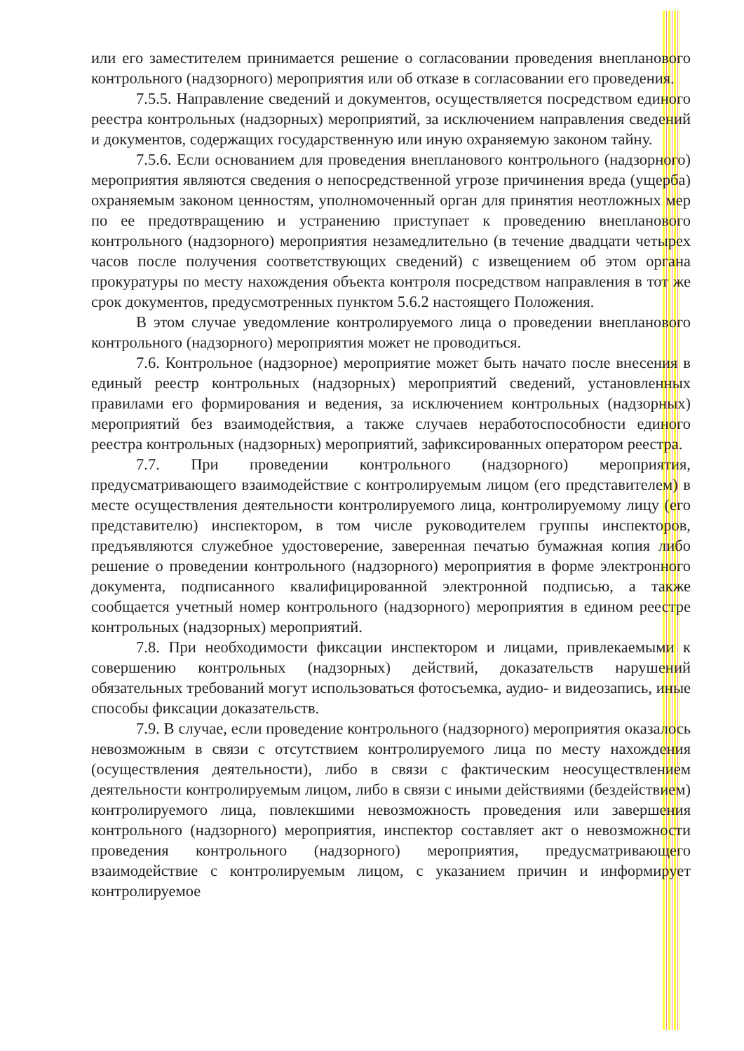или его заместителем принимается решение о согласовании проведения внепланового контрольного (надзорного) мероприятия или об отказе в согласовании его проведения.
7.5.5. Направление сведений и документов, осуществляется посредством единого реестра контрольных (надзорных) мероприятий, за исключением направления сведений и документов, содержащих государственную или иную охраняемую законом тайну.
7.5.6. Если основанием для проведения внепланового контрольного (надзорного) мероприятия являются сведения о непосредственной угрозе причинения вреда (ущерба) охраняемым законом ценностям, уполномоченный орган для принятия неотложных мер по ее предотвращению и устранению приступает к проведению внепланового контрольного (надзорного) мероприятия незамедлительно (в течение двадцати четырех часов после получения соответствующих сведений) с извещением об этом органа прокуратуры по месту нахождения объекта контроля посредством направления в тот же срок документов, предусмотренных пунктом 5.6.2 настоящего Положения.
В этом случае уведомление контролируемого лица о проведении внепланового контрольного (надзорного) мероприятия может не проводиться.
7.6. Контрольное (надзорное) мероприятие может быть начато после внесения в единый реестр контрольных (надзорных) мероприятий сведений, установленных правилами его формирования и ведения, за исключением контрольных (надзорных) мероприятий без взаимодействия, а также случаев неработоспособности единого реестра контрольных (надзорных) мероприятий, зафиксированных оператором реестра.
7.7. При проведении контрольного (надзорного) мероприятия, предусматривающего взаимодействие с контролируемым лицом (его представителем) в месте осуществления деятельности контролируемого лица, контролируемому лицу (его представителю) инспектором, в том числе руководителем группы инспекторов, предъявляются служебное удостоверение, заверенная печатью бумажная копия либо решение о проведении контрольного (надзорного) мероприятия в форме электронного документа, подписанного квалифицированной электронной подписью, а также сообщается учетный номер контрольного (надзорного) мероприятия в едином реестре контрольных (надзорных) мероприятий.
7.8. При необходимости фиксации инспектором и лицами, привлекаемыми к совершению контрольных (надзорных) действий, доказательств нарушений обязательных требований могут использоваться фотосъемка, аудио- и видеозапись, иные способы фиксации доказательств.
7.9. В случае, если проведение контрольного (надзорного) мероприятия оказалось невозможным в связи с отсутствием контролируемого лица по месту нахождения (осуществления деятельности), либо в связи с фактическим неосуществлением деятельности контролируемым лицом, либо в связи с иными действиями (бездействием) контролируемого лица, повлекшими невозможность проведения или завершения контрольного (надзорного) мероприятия, инспектор составляет акт о невозможности проведения контрольного (надзорного) мероприятия, предусматривающего взаимодействие с контролируемым лицом, с указанием причин и информирует контролируемое